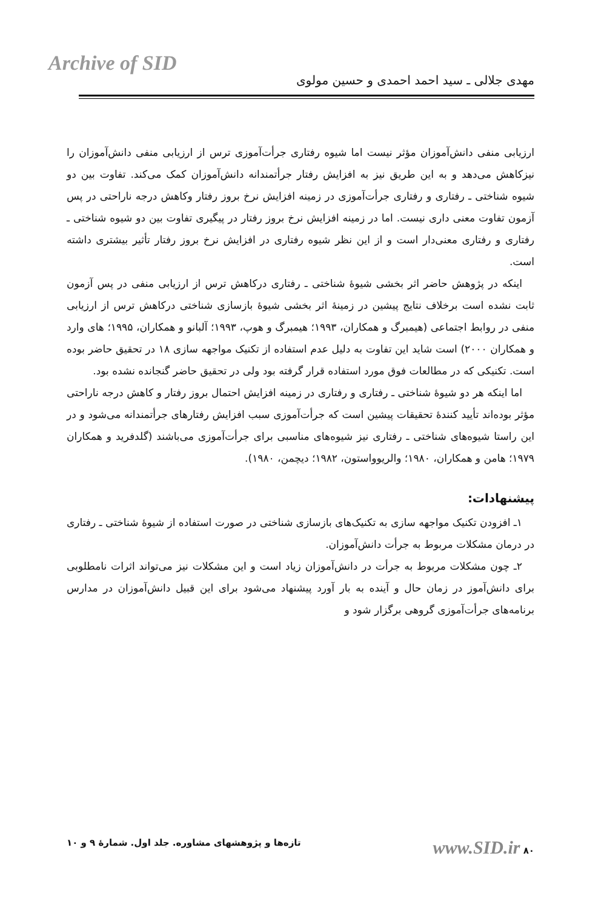Archive of SID
مهدی جلالی ـ سید احمد احمدی و حسین مولوی
ارزیابی منفی دانش‌آموزان مؤثر نیست اما شیوه رفتاری جرأت‌آموزی ترس از ارزیابی منفی دانش‌آموزان را نیزکاهش می‌دهد و به این طریق نیز به افزایش رفتار جرأتمندانه دانش‌آموزان کمک می‌کند. تفاوت بین دو شیوه شناختی ـ رفتاری و رفتاری جرأت‌آموزی در زمینه افزایش نرخ بروز رفتار وکاهش درجه ناراحتی در پس آزمون تفاوت معنی داری نیست. اما در زمینه افزایش نرخ بروز رفتار در پیگیری تفاوت بین دو شیوه شناختی ـ رفتاری و رفتاری معنی‌دار است و از این نظر شیوه رفتاری در افزایش نرخ بروز رفتار تأثیر بیشتری داشته است.
اینکه در پژوهش حاضر اثر بخشی شیوهٔ شناختی ـ رفتاری درکاهش ترس از ارزیابی منفی در پس آزمون ثابت نشده است برخلاف نتایج پیشین در زمینهٔ اثر بخشی شیوهٔ بازسازی شناختی درکاهش ترس از ارزیابی منفی در روابط اجتماعی (هیمبرگ و همکاران، ۱۹۹۳؛ هیمبرگ و هوپ، ۱۹۹۳؛ آلبانو و همکاران، ۱۹۹۵؛ های وارد و همکاران ۲۰۰۰) است شاید این تفاوت به دلیل عدم استفاده از تکنیک مواجهه سازی ۱۸ در تحقیق حاضر بوده است. تکنیکی که در مطالعات فوق مورد استفاده قرار گرفته بود ولی در تحقیق حاضر گنجانده نشده بود.
اما اینکه هر دو شیوهٔ شناختی ـ رفتاری و رفتاری در زمینه افزایش احتمال بروز رفتار و کاهش درجه ناراحتی مؤثر بوده‌اند تأیید کنندهٔ تحقیقات پیشین است که جرأت‌آموزی سبب افزایش رفتارهای جرأتمندانه می‌شود و در این راستا شیوه‌های شناختی ـ رفتاری نیز شیوه‌های مناسبی برای جرأت‌آموزی می‌باشند (گلدفرید و همکاران ۱۹۷۹؛ هامن و همکاران، ۱۹۸۰؛ والریوواستون، ۱۹۸۲؛ دیچمن، ۱۹۸۰).
پیشنهادات:
۱ـ افزودن تکنیک مواجهه سازی به تکنیک‌های بازسازی شناختی در صورت استفاده از شیوهٔ شناختی ـ رفتاری در درمان مشکلات مربوط به جرأت دانش‌آموزان.
۲ـ چون مشکلات مربوط به جرأت در دانش‌آموزان زیاد است و این مشکلات نیز می‌تواند اثرات نامطلوبی برای دانش‌آموز در زمان حال و آینده به بار آورد پیشنهاد می‌شود برای این قبیل دانش‌آموزان در مدارس برنامه‌های جرأت‌آموزی گروهی برگزار شود و
۸۰ www.SID.ir تازه‌ها و پژوهشهای مشاوره. جلد اول. شمارهٔ ۹ و ۱۰